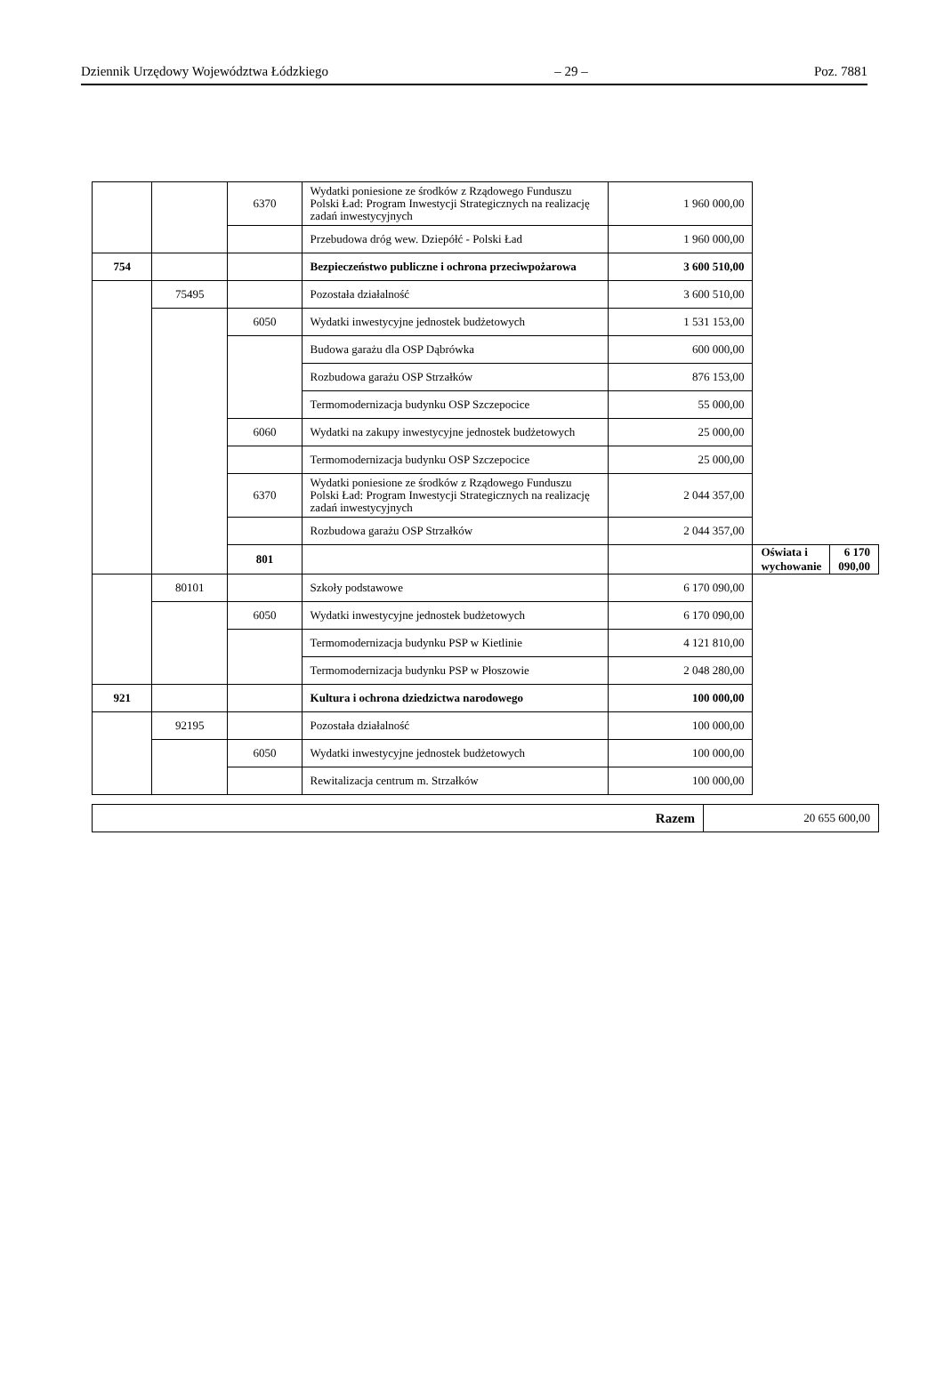Dziennik Urzędowy Województwa Łódzkiego – 29 – Poz. 7881
| | | 6370 | Wydatki poniesione ze środków z Rządowego Funduszu Polski Ład: Program Inwestycji Strategicznych na realizację zadań inwestycyjnych | 1 960 000,00 | | |
| | | | Przebudowa dróg wew. Dziepółć - Polski Ład | 1 960 000,00 | | |
| 754 | | | Bezpieczeństwo publiczne i ochrona przeciwpożarowa | 3 600 510,00 | | |
| | 75495 | | Pozostała działalność | 3 600 510,00 | | |
| | | 6050 | Wydatki inwestycyjne jednostek budżetowych | 1 531 153,00 | | |
| | | | Budowa garażu dla OSP Dąbrówka | 600 000,00 | | |
| | | | Rozbudowa garażu OSP Strzałków | 876 153,00 | | |
| | | | Termomodernizacja budynku OSP Szczepocice | 55 000,00 | | |
| | | 6060 | Wydatki na zakupy inwestycyjne jednostek budżetowych | 25 000,00 | | |
| | | | Termomodernizacja budynku OSP Szczepocice | 25 000,00 | | |
| | | 6370 | Wydatki poniesione ze środków z Rządowego Funduszu Polski Ład: Program Inwestycji Strategicznych na realizację zadań inwestycyjnych | 2 044 357,00 | | |
| | | | Rozbudowa garażu OSP Strzałków | 2 044 357,00 | | |
| | | 801 | | | Oświata i wychowanie | 6 170 090,00 |
| | 80101 | | Szkoły podstawowe | 6 170 090,00 | | |
| | | 6050 | Wydatki inwestycyjne jednostek budżetowych | 6 170 090,00 | | |
| | | | Termomodernizacja budynku PSP w Kietlinie | 4 121 810,00 | | |
| | | | Termomodernizacja budynku PSP w Płoszowie | 2 048 280,00 | | |
| 921 | | | Kultura i ochrona dziedzictwa narodowego | 100 000,00 | | |
| | 92195 | | Pozostała działalność | 100 000,00 | | |
| | | 6050 | Wydatki inwestycyjne jednostek budżetowych | 100 000,00 | | |
| | | | Rewitalizacja centrum m. Strzałków | 100 000,00 | | |
| Razem | 20 655 600,00 |